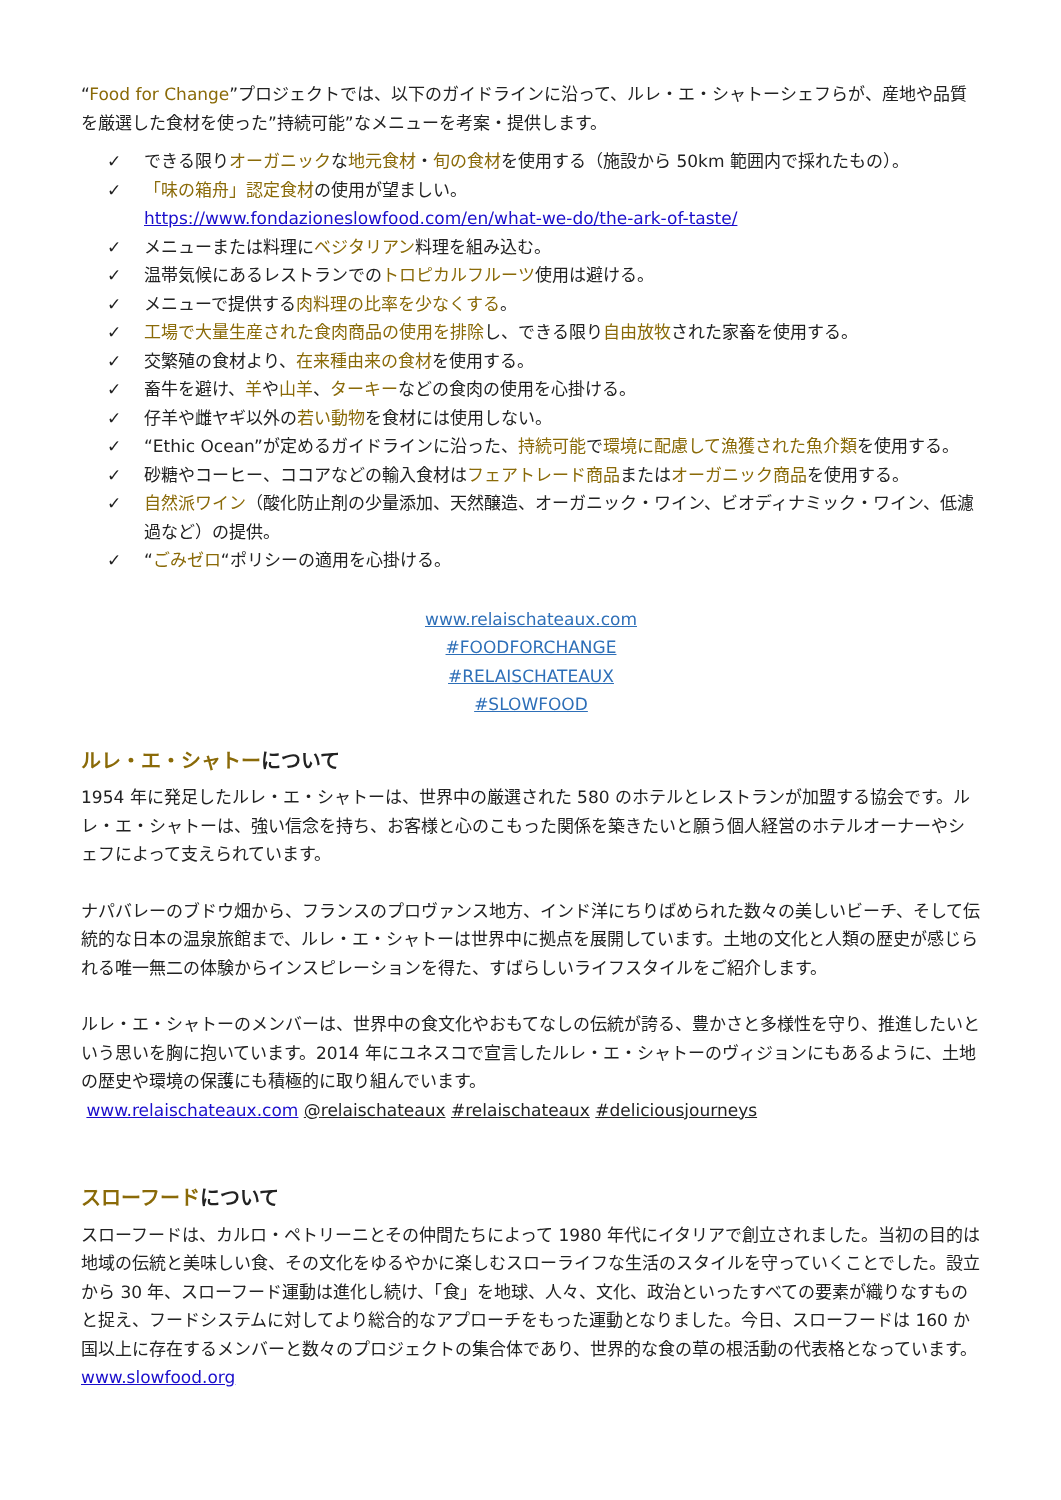“Food for Change”プロジェクトでは、以下のガイドラインに沿って、ルレ・エ・シャトーシェフらが、産地や品質を厳選した食材を使った”持続可能”なメニューを考案・提供します。
✓ できる限りオーガニックな地元食材・旬の食材を使用する（施設から 50km 範囲内で採れたもの）。
✓ 「味の箱舟」認定食材の使用が望ましい。
https://www.fondazioneslowfood.com/en/what-we-do/the-ark-of-taste/
✓ メニューまたは料理にベジタリアン料理を組み込む。
✓ 温帯気候にあるレストランでのトロピカルフルーツ使用は避ける。
✓ メニューで提供する肉料理の比率を少なくする。
✓ 工場で大量生産された食肉商品の使用を排除し、できる限り自由放牧された家畜を使用する。
✓ 交繁殖の食材より、在来種由来の食材を使用する。
✓ 畜牛を避け、羊や山羊、ターキーなどの食肉の使用を心掛ける。
✓ 仔羊や雌ヤギ以外の若い動物を食材には使用しない。
✓ “Ethic Ocean”が定めるガイドラインに沿った、持続可能で環境に配慮して漁獲された魚介類を使用する。
✓ 砂糖やコーヒー、ココアなどの輸入食材はフェアトレード商品またはオーガニック商品を使用する。
✓ 自然派ワイン（酸化防止剤の少量添加、天然醸造、オーガニック・ワイン、ビオディナミック・ワイン、低濾過など）の提供。
✓ “ごみゼロ“ポリシーの適用を心掛ける。
www.relaischateaux.com
#FOODFORCHANGE
#RELAISCHATEAUX
#SLOWFOOD
ルレ・エ・シャトーについて
1954 年に発足したルレ・エ・シャトーは、世界中の厳選された 580 のホテルとレストランが加盟する協会です。ルレ・エ・シャトーは、強い信念を持ち、お客様と心のこもった関係を築きたいと願う個人経営のホテルオーナーやシェフによって支えられています。
ナパバレーのブドウ畑から、フランスのプロヴァンス地方、インド洋にちりばめられた数々の美しいビーチ、そして伝統的な日本の温泉旅館まで、ルレ・エ・シャトーは世界中に拠点を展開しています。土地の文化と人類の歴史が感じられる唯一無二の体験からインスピレーションを得た、すばらしいライフスタイルをご紹介します。
ルレ・エ・シャトーのメンバーは、世界中の食文化やおもてなしの伝統が誇る、豊かさと多様性を守り、推進したいという思いを胸に抱いています。2014 年にユネスコで宣言したルレ・エ・シャトーのヴィジョンにもあるように、土地の歴史や環境の保護にも積極的に取り組んでいます。
www.relaischateaux.com @relaischateaux #relaischateaux #deliciousjourneys
スローフードについて
スローフードは、カルロ・ペトリーニとその仲間たちによって 1980 年代にイタリアで創立されました。当初の目的は地域の伝統と美味しい食、その文化をゆるやかに楽しむスローライフな生活のスタイルを守っていくことでした。設立から 30 年、スローフード運動は進化し続け、「食」を地球、人々、文化、政治といったすべての要素が織りなすものと捉え、フードシステムに対してより総合的なアプローチをもった運動となりました。今日、スローフードは 160 か国以上に存在するメンバーと数々のプロジェクトの集合体であり、世界的な食の草の根活動の代表格となっています。www.slowfood.org